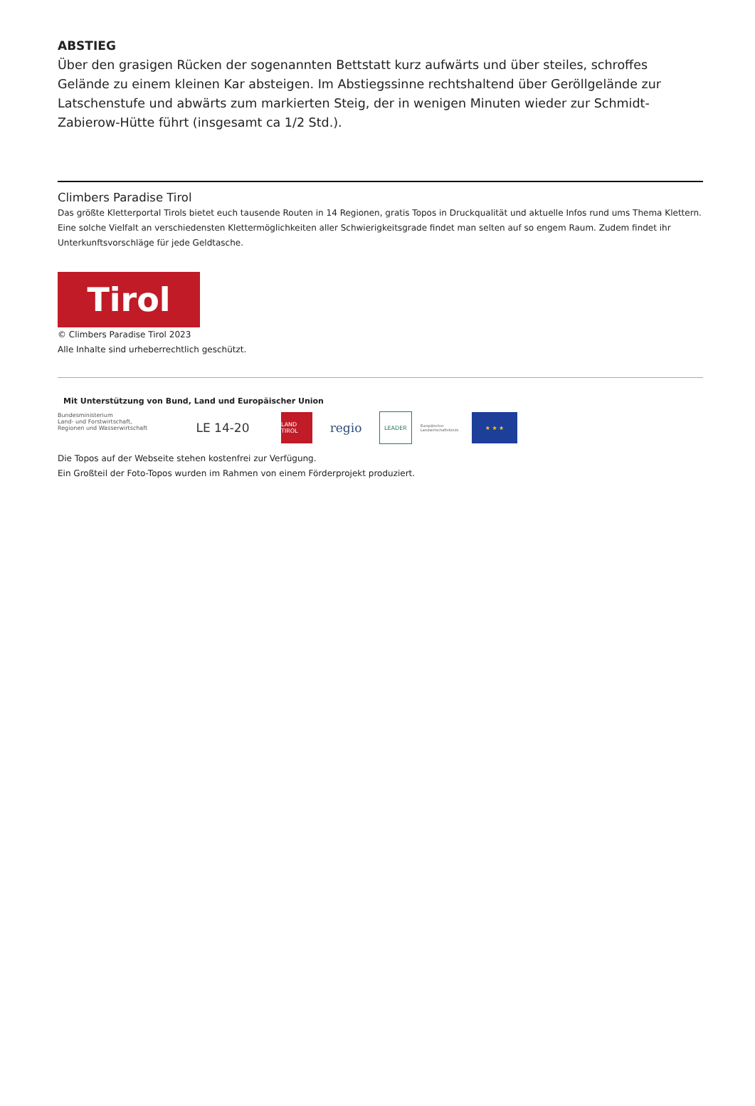ABSTIEG
Über den grasigen Rücken der sogenannten Bettstatt kurz aufwärts und über steiles, schroffes Gelände zu einem kleinen Kar absteigen. Im Abstiegssinne rechtshaltend über Geröllgelände zur Latschenstufe und abwärts zum markierten Steig, der in wenigen Minuten wieder zur Schmidt-Zabierow-Hütte führt (insgesamt ca 1/2 Std.).
Climbers Paradise Tirol
Das größte Kletterportal Tirols bietet euch tausende Routen in 14 Regionen, gratis Topos in Druckqualität und aktuelle Infos rund ums Thema Klettern.
Eine solche Vielfalt an verschiedensten Klettermöglichkeiten aller Schwierigkeitsgrade findet man selten auf so engem Raum. Zudem findet ihr Unterkunftsvorschläge für jede Geldtasche.
Tirol
© Climbers Paradise Tirol 2023
Alle Inhalte sind urheberrechtlich geschützt.
Mit Unterstützung von Bund, Land und Europäischer Union
Bundesministerium
Land- und Forstwirtschaft,
Regionen und Wasserwirtschaft
LE 14-20
LAND TIROL
regio
LEADER
Europäischer Landwirtschaftsfonds
★ ★ ★
Die Topos auf der Webseite stehen kostenfrei zur Verfügung.
Ein Großteil der Foto-Topos wurden im Rahmen von einem Förderprojekt produziert.